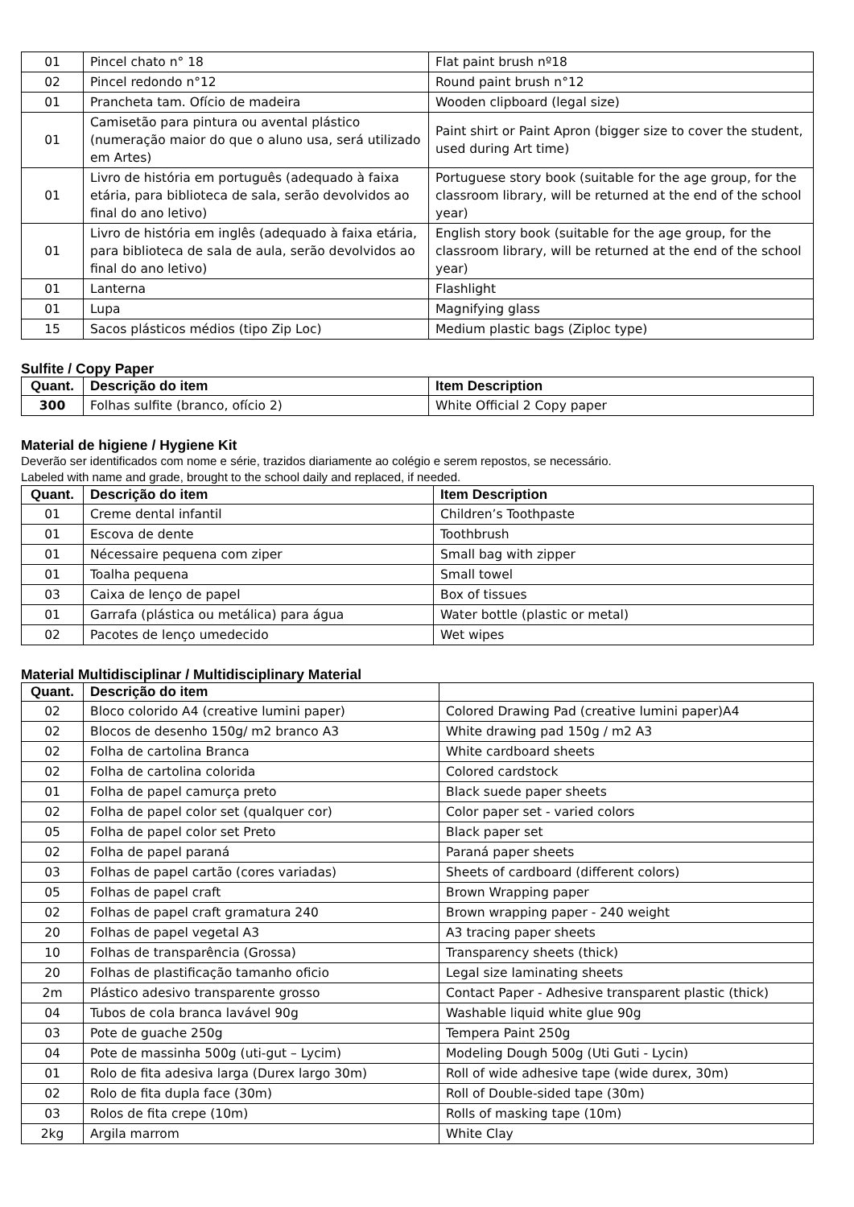| 01 | Pincel chato n° 18 | Flat paint brush nº18 |
| 02 | Pincel redondo n°12 | Round paint brush n°12 |
| 01 | Prancheta tam. Ofício de madeira | Wooden clipboard (legal size) |
| 01 | Camisetão para pintura ou avental plástico (numeração maior do que o aluno usa, será utilizado em Artes) | Paint shirt or Paint Apron (bigger size to cover the student, used during Art time) |
| 01 | Livro de história em português (adequado à faixa etária, para biblioteca de sala, serão devolvidos ao final do ano letivo) | Portuguese story book (suitable for the age group, for the classroom library, will be returned at the end of the school year) |
| 01 | Livro de história em inglês (adequado à faixa etária, para biblioteca de sala de aula, serão devolvidos ao final do ano letivo) | English story book (suitable for the age group, for the classroom library, will be returned at the end of the school year) |
| 01 | Lanterna | Flashlight |
| 01 | Lupa | Magnifying glass |
| 15 | Sacos plásticos médios (tipo Zip Loc) | Medium plastic bags (Ziploc type) |
Sulfite / Copy Paper
| Quant. | Descrição do item | Item Description |
| --- | --- | --- |
| 300 | Folhas sulfite (branco, ofício 2) | White Official 2 Copy paper |
Material de higiene / Hygiene Kit
Deverão ser identificados com nome e série, trazidos diariamente ao colégio e serem repostos, se necessário.
Labeled with name and grade, brought to the school daily and replaced, if needed.
| Quant. | Descrição do item | Item Description |
| --- | --- | --- |
| 01 | Creme dental infantil | Children’s Toothpaste |
| 01 | Escova de dente | Toothbrush |
| 01 | Nécessaire pequena com ziper | Small bag with zipper |
| 01 | Toalha pequena | Small towel |
| 03 | Caixa de lenço de papel | Box of tissues |
| 01 | Garrafa (plástica ou metálica) para água | Water bottle (plastic or metal) |
| 02 | Pacotes de lenço umedecido | Wet wipes |
Material Multidisciplinar / Multidisciplinary Material
| Quant. | Descrição do item | |
| --- | --- | --- |
| 02 | Bloco colorido A4 (creative lumini paper) | Colored Drawing Pad (creative lumini paper)A4 |
| 02 | Blocos de desenho 150g/ m2 branco A3 | White drawing pad 150g / m2 A3 |
| 02 | Folha de cartolina Branca | White cardboard sheets |
| 02 | Folha de cartolina colorida | Colored cardstock |
| 01 | Folha de papel camurça preto | Black suede paper sheets |
| 02 | Folha de papel color set (qualquer cor) | Color paper set - varied colors |
| 05 | Folha de papel color set Preto | Black paper set |
| 02 | Folha de papel paraná | Paraná paper sheets |
| 03 | Folhas de papel cartão (cores variadas) | Sheets of cardboard (different colors) |
| 05 | Folhas de papel craft | Brown Wrapping paper |
| 02 | Folhas de papel craft gramatura 240 | Brown wrapping paper - 240 weight |
| 20 | Folhas de papel vegetal A3 | A3 tracing paper sheets |
| 10 | Folhas de transparência (Grossa) | Transparency sheets (thick) |
| 20 | Folhas de plastificação tamanho oficio | Legal size laminating sheets |
| 2m | Plástico adesivo transparente grosso | Contact Paper - Adhesive transparent plastic (thick) |
| 04 | Tubos de cola branca lavável 90g | Washable liquid white glue 90g |
| 03 | Pote de guache 250g | Tempera Paint 250g |
| 04 | Pote de massinha 500g (uti-gut – Lycim) | Modeling Dough 500g (Uti Guti - Lycin) |
| 01 | Rolo de fita adesiva larga (Durex largo 30m) | Roll of wide adhesive tape (wide durex, 30m) |
| 02 | Rolo de fita dupla face (30m) | Roll of Double-sided tape (30m) |
| 03 | Rolos de fita crepe (10m) | Rolls of masking tape (10m) |
| 2kg | Argila marrom | White Clay |